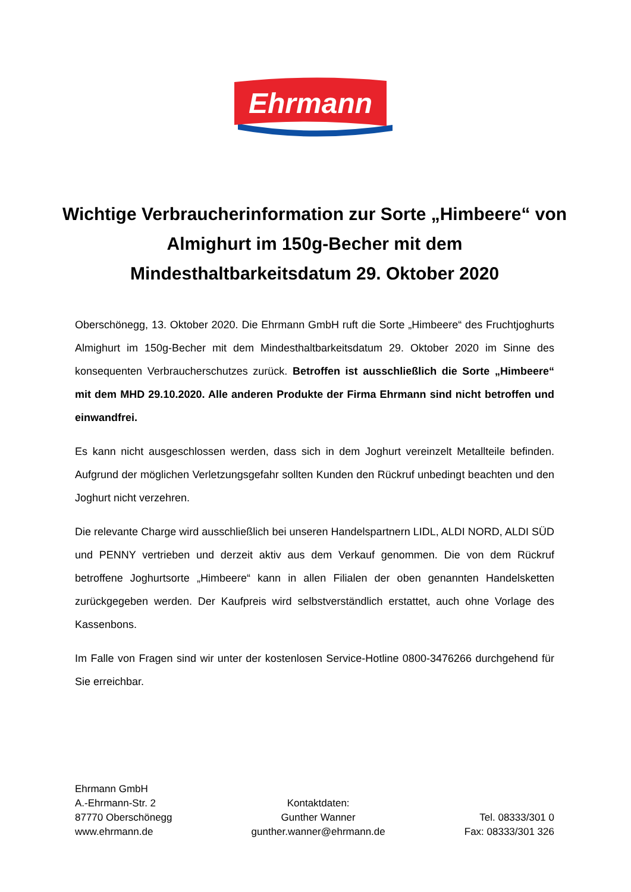Ehrmann
Wichtige Verbraucherinformation zur Sorte „Himbeere“ von Almighurt im 150g-Becher mit dem Mindesthaltbarkeitsdatum 29. Oktober 2020
Oberschönegg, 13. Oktober 2020. Die Ehrmann GmbH ruft die Sorte „Himbeere“ des Fruchtjoghurts Almighurt im 150g-Becher mit dem Mindesthaltbarkeitsdatum 29. Oktober 2020 im Sinne des konsequenten Verbraucherschutzes zurück. Betroffen ist ausschließlich die Sorte „Himbeere“ mit dem MHD 29.10.2020. Alle anderen Produkte der Firma Ehrmann sind nicht betroffen und einwandfrei.
Es kann nicht ausgeschlossen werden, dass sich in dem Joghurt vereinzelt Metallteile befinden. Aufgrund der möglichen Verletzungsgefahr sollten Kunden den Rückruf unbedingt beachten und den Joghurt nicht verzehren.
Die relevante Charge wird ausschließlich bei unseren Handelspartnern LIDL, ALDI NORD, ALDI SÜD und PENNY vertrieben und derzeit aktiv aus dem Verkauf genommen. Die von dem Rückruf betroffene Joghurtsorte „Himbeere“ kann in allen Filialen der oben genannten Handelsketten zurückgegeben werden. Der Kaufpreis wird selbstverständlich erstattet, auch ohne Vorlage des Kassenbons.
Im Falle von Fragen sind wir unter der kostenlosen Service-Hotline 0800-3476266 durchgehend für Sie erreichbar.
Ehrmann GmbH
A.-Ehrmann-Str. 2
87770 Oberschönegg
www.ehrmann.de
Kontaktdaten:
Gunther Wanner
gunther.wanner@ehrmann.de
Tel. 08333/301 0
Fax: 08333/301 326